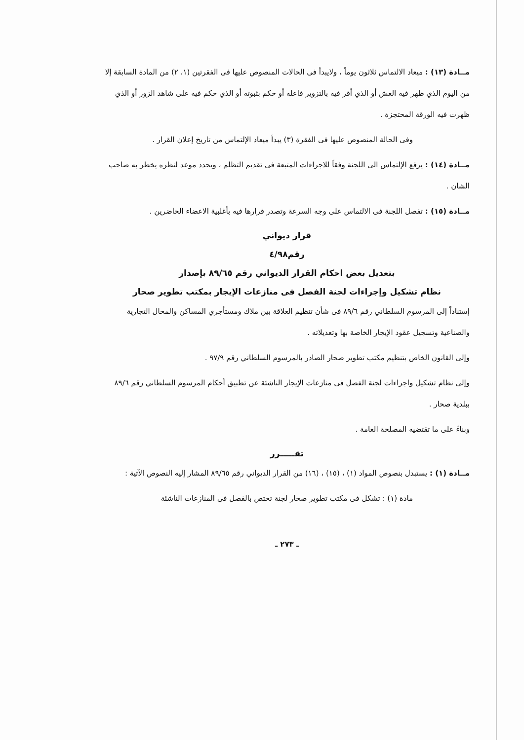مــادة (١٣) : ميعاد الالتماس ثلاثون يوماً ، ولايبدأ فى الحالات المنصوص عليها فى الفقرتين (١، ٢) من المادة السابقة إلا من اليوم الذي ظهر فيه الغش أو الذي أقر فيه بالتزوير فاعله أو حكم بثبوته أو الذي حكم فيه على شاهد الزور أو الذي ظهرت فيه الورقة المحتجزة .
وفى الحالة المنصوص عليها فى الفقرة (٣) يبدأ ميعاد الإلتماس من تاريخ إعلان القرار .
مــادة (١٤) : يرفع الإلتماس الى اللجنة وفقاً للاجراءات المتبعة فى تقديم التظلم ، ويحدد موعد لنظره يخطر به صاحب الشان .
مــادة (١٥) : تفصل اللجنة فى الالتماس على وجه السرعة وتصدر قرارها فيه بأغلبية الاعضاء الحاضرين .
قرار ديواني
رقم٤/٩٨
بتعديل بعض احكام القرار الديواني رقم ٨٩/٦٥ بإصدار
نظام تشكيل وإجراءات لجنة الفصل فى منازعات الإيجار بمكتب تطوير صحار
إستناداً إلى المرسوم السلطاني رقم ٨٩/٦ فى شأن تنظيم العلاقة بين ملاك ومستأجري المساكن والمحال التجارية والصناعية وتسجيل عقود الإيجار الخاصة بها وتعديلاته .
وإلى القانون الخاص بتنظيم مكتب تطوير صحار الصادر بالمرسوم السلطاني رقم ٩٧/٩ .
وإلى نظام تشكيل واجراءات لجنة الفصل فى منازعات الإيجار الناشئة عن تطبيق أحكام المرسوم السلطاني رقم ٨٩/٦ ببلدية صحار .
وبناءً على ما تقتضيه المصلحة العامة .
تقـــــرر
مــادة (١) : يستبدل بنصوص المواد (١) ، (١٥) ، (١٦) من القرار الديواني رقم ٨٩/٦٥ المشار إليه النصوص الآتية :
مادة (١) : تشكل فى مكتب تطوير صحار لجنة تختص بالفصل فى المنازعات الناشئة
ـ ٢٧٣ ـ